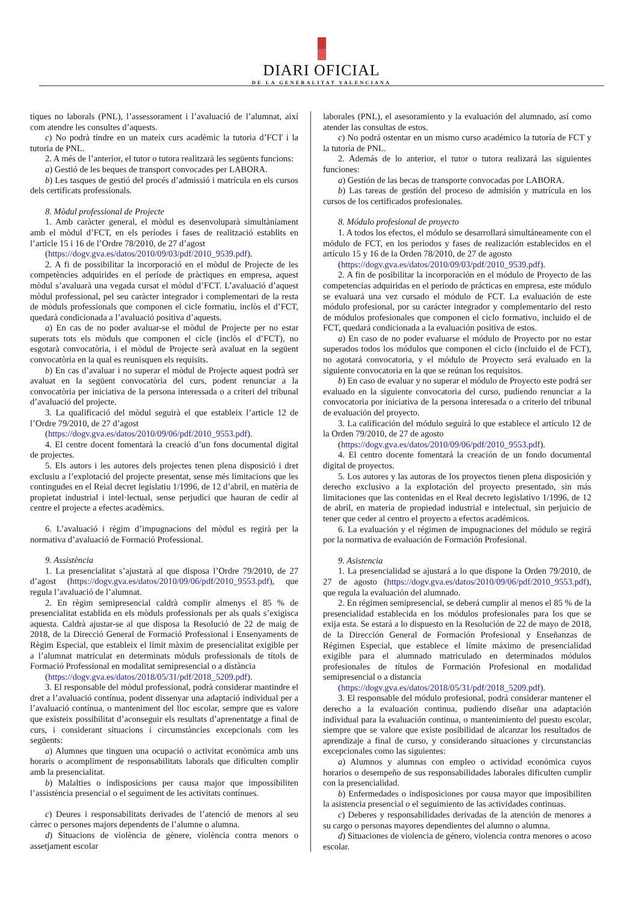DIARI OFICIAL
DE LA GENERALITAT VALENCIANA
tiques no laborals (PNL), l’assessorament i l’avaluació de l’alumnat, així com atendre les consultes d’aquests.
c) No podrà tindre en un mateix curs acadèmic la tutoria d’FCT i la tutoria de PNL.
2. A més de l’anterior, el tutor o tutora realitzarà les següents funcions:
a) Gestió de les beques de transport convocades per LABORA.
b) Les tasques de gestió del procés d’admissió i matrícula en els cursos dels certificats professionals.
8. Mòdul professional de Projecte
1. Amb caràcter general, el mòdul es desenvoluparà simultàniament amb el mòdul d’FCT, en els períodes i fases de realització establits en l’article 15 i 16 de l’Ordre 78/2010, de 27 d’agost
(https://dogv.gva.es/datos/2010/09/03/pdf/2010_9539.pdf).
2. A fi de possibilitar la incorporació en el mòdul de Projecte de les competències adquirides en el període de pràctiques en empresa, aquest mòdul s’avaluarà una vegada cursat el mòdul d’FCT. L’avaluació d’aquest mòdul professional, pel seu caràcter integrador i complementari de la resta de mòduls professionals que componen el cicle formatiu, inclòs el d’FCT, quedarà condicionada a l’avaluació positiva d’aquests.
a) En cas de no poder avaluar-se el mòdul de Projecte per no estar superats tots els mòduls que componen el cicle (inclòs el d’FCT), no esgotarà convocatòria, i el mòdul de Projecte serà avaluat en la següent convocatòria en la qual es reunisquen els requisits.
b) En cas d’avaluar i no superar el mòdul de Projecte aquest podrà ser avaluat en la següent convocatòria del curs, podent renunciar a la convocatòria per iniciativa de la persona interessada o a criteri del tribunal d’avaluació del projecte.
3. La qualificació del mòdul seguirà el que estableix l’article 12 de l’Ordre 79/2010, de 27 d’agost
(https://dogv.gva.es/datos/2010/09/06/pdf/2010_9553.pdf).
4. El centre docent fomentarà la creació d’un fons documental digital de projectes.
5. Els autors i les autores dels projectes tenen plena disposició i dret exclusiu a l’explotació del projecte presentat, sense més limitacions que les contingudes en el Reial decret legislatiu 1/1996, de 12 d’abril, en matèria de propietat industrial i intel·lectual, sense perjudici que hauran de cedir al centre el projecte a efectes acadèmics.
6. L’avaluació i règim d’impugnacions del mòdul es regirà per la normativa d’avaluació de Formació Professional.
9. Assistència
1. La presencialitat s’ajustarà al que disposa l’Ordre 79/2010, de 27 d’agost (https://dogv.gva.es/datos/2010/09/06/pdf/2010_9553.pdf), que regula l’avaluació de l’alumnat.
2. En règim semipresencial caldrà complir almenys el 85 % de presencialitat establida en els mòduls professionals per als quals s’exigisca aquesta. Caldrà ajustar-se al que disposa la Resolució de 22 de maig de 2018, de la Direcció General de Formació Professional i Ensenyaments de Règim Especial, que estableix el límit màxim de presencialitat exigible per a l’alumnat matriculat en determinats mòduls professionals de títols de Formació Professional en modalitat semipresencial o a distància
(https://dogv.gva.es/datos/2018/05/31/pdf/2018_5209.pdf).
3. El responsable del mòdul professional, podrà considerar mantindre el dret a l’avaluació contínua, podent dissenyar una adaptació individual per a l’avaluació contínua, o manteniment del lloc escolar, sempre que es valore que existeix possibilitat d’aconseguir els resultats d’aprenentatge a final de curs, i considerant situacions i circumstàncies excepcionals com les següents:
a) Alumnes que tinguen una ocupació o activitat econòmica amb uns horaris o acompliment de responsabilitats laborals que dificulten complir amb la presencialitat.
b) Malalties o indisposicions per causa major que impossibiliten l’assistència presencial o el seguiment de les activitats contínues.
c) Deures i responsabilitats derivades de l’atenció de menors al seu càrrec o persones majors dependents de l’alumne o alumna.
d) Situacions de violència de gènere, violència contra menors o assetjament escolar
laborales (PNL), el asesoramiento y la evaluación del alumnado, así como atender las consultas de estos.
c) No podrá ostentar en un mismo curso académico la tutoría de FCT y la tutoría de PNL.
2. Además de lo anterior, el tutor o tutora realizará las siguientes funciones:
a) Gestión de las becas de transporte convocadas por LABORA.
b) Las tareas de gestión del proceso de admisión y matrícula en los cursos de los certificados profesionales.
8. Módulo profesional de proyecto
1. A todos los efectos, el módulo se desarrollará simultáneamente con el módulo de FCT, en los periodos y fases de realización establecidos en el artículo 15 y 16 de la Orden 78/2010, de 27 de agosto
(https://dogv.gva.es/datos/2010/09/03/pdf/2010_9539.pdf).
2. A fin de posibilitar la incorporación en el módulo de Proyecto de las competencias adquiridas en el periodo de prácticas en empresa, este módulo se evaluará una vez cursado el módulo de FCT. La evaluación de este módulo profesional, por su carácter integrador y complementario del resto de módulos profesionales que componen el ciclo formativo, incluido el de FCT, quedará condicionada a la evaluación positiva de estos.
a) En caso de no poder evaluarse el módulo de Proyecto por no estar superados todos los módulos que componen el ciclo (incluido el de FCT), no agotará convocatoria, y el módulo de Proyecto será evaluado en la siguiente convocatoria en la que se reúnan los requisitos.
b) En caso de evaluar y no superar el módulo de Proyecto este podrá ser evaluado en la siguiente convocatoria del curso, pudiendo renunciar a la convocatoria por iniciativa de la persona interesada o a criterio del tribunal de evaluación del proyecto.
3. La calificación del módulo seguirá lo que establece el artículo 12 de la Orden 79/2010, de 27 de agosto
(https://dogv.gva.es/datos/2010/09/06/pdf/2010_9553.pdf).
4. El centro docente fomentará la creación de un fondo documental digital de proyectos.
5. Los autores y las autoras de los proyectos tienen plena disposición y derecho exclusivo a la explotación del proyecto presentado, sin más limitaciones que las contenidas en el Real decreto legislativo 1/1996, de 12 de abril, en materia de propiedad industrial e intelectual, sin perjuicio de tener que ceder al centro el proyecto a efectos académicos.
6. La evaluación y el régimen de impugnaciones del módulo se regirá por la normativa de evaluación de Formación Profesional.
9. Asistencia
1. La presencialidad se ajustará a lo que dispone la Orden 79/2010, de 27 de agosto (https://dogv.gva.es/datos/2010/09/06/pdf/2010_9553.pdf), que regula la evaluación del alumnado.
2. En régimen semipresencial, se deberá cumplir al menos el 85 % de la presencialidad establecida en los módulos profesionales para los que se exija esta. Se estará a lo dispuesto en la Resolución de 22 de mayo de 2018, de la Dirección General de Formación Profesional y Enseñanzas de Régimen Especial, que establece el límite máximo de presencialidad exigible para el alumnado matriculado en determinados módulos profesionales de títulos de Formación Profesional en modalidad semipresencial o a distancia
(https://dogv.gva.es/datos/2018/05/31/pdf/2018_5209.pdf).
3. El responsable del módulo profesional, podrá considerar mantener el derecho a la evaluación continua, pudiendo diseñar una adaptación individual para la evaluación continua, o mantenimiento del puesto escolar, siempre que se valore que existe posibilidad de alcanzar los resultados de aprendizaje a final de curso, y considerando situaciones y circunstancias excepcionales como las siguientes:
a) Alumnos y alumnas con empleo o actividad económica cuyos horarios o desempeño de sus responsabilidades laborales dificulten cumplir con la presencialidad.
b) Enfermedades o indisposiciones por causa mayor que imposibiliten la asistencia presencial o el seguimiento de las actividades continuas.
c) Deberes y responsabilidades derivadas de la atención de menores a su cargo o personas mayores dependientes del alumno o alumna.
d) Situaciones de violencia de género, violencia contra menores o acoso escolar.